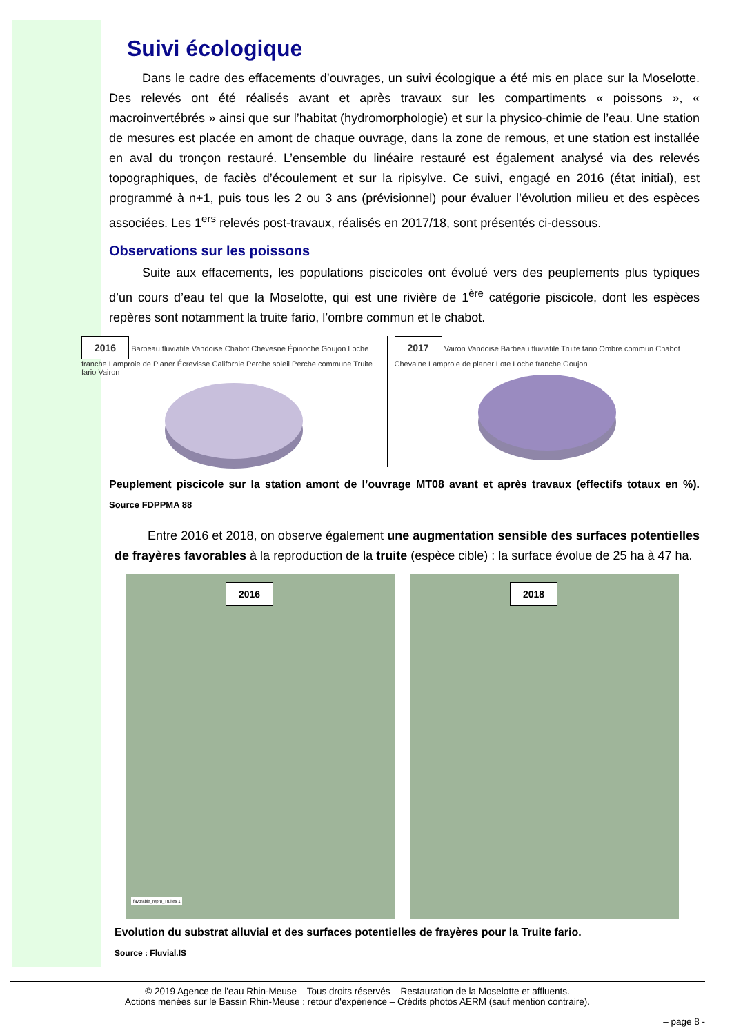Suivi écologique
Dans le cadre des effacements d’ouvrages, un suivi écologique a été mis en place sur la Moselotte. Des relevés ont été réalisés avant et après travaux sur les compartiments « poissons », « macroinvertébrés » ainsi que sur l’habitat (hydromorphologie) et sur la physico-chimie de l’eau. Une station de mesures est placée en amont de chaque ouvrage, dans la zone de remous, et une station est installée en aval du tronçon restauré. L’ensemble du linéaire restauré est également analysé via des relevés topographiques, de faciès d’écoulement et sur la ripisylve. Ce suivi, engagé en 2016 (état initial), est programmé à n+1, puis tous les 2 ou 3 ans (prévisionnel) pour évaluer l’évolution milieu et des espèces associées. Les 1<sup>ers</sup> relevés post-travaux, réalisés en 2017/18, sont présentés ci-dessous.
Observations sur les poissons
Suite aux effacements, les populations piscicoles ont évolué vers des peuplements plus typiques d’un cours d’eau tel que la Moselotte, qui est une rivière de 1<sup>ère</sup> catégorie piscicole, dont les espèces repères sont notamment la truite fario, l’ombre commun et le chabot.
2016 Barbeau fluviatile Vandoise Chabot Chevesne Épinoche Goujon Loche franche Lamproie de Planer Écrevisse Californie Perche soleil Perche commune Truite fario Vairon
2017 Vairon Vandoise Barbeau fluviatile Truite fario Ombre commun Chabot Chevaine Lamproie de planer Lote Loche franche Goujon
Peuplement piscicole sur la station amont de l’ouvrage MT08 avant et après travaux (effectifs totaux en %). Source FDPPMA 88
Entre 2016 et 2018, on observe également une augmentation sensible des surfaces potentielles de frayères favorables à la reproduction de la truite (espèce cible) : la surface évolue de 25 ha à 47 ha.
2016
favorable_repro_Truites 1
2018
Evolution du substrat alluvial et des surfaces potentielles de frayères pour la Truite fario.
Source : Fluvial.IS
© 2019 Agence de l'eau Rhin-Meuse – Tous droits réservés – Restauration de la Moselotte et affluents.
Actions menées sur le Bassin Rhin-Meuse : retour d'expérience – Crédits photos AERM (sauf mention contraire).
– page 8 -